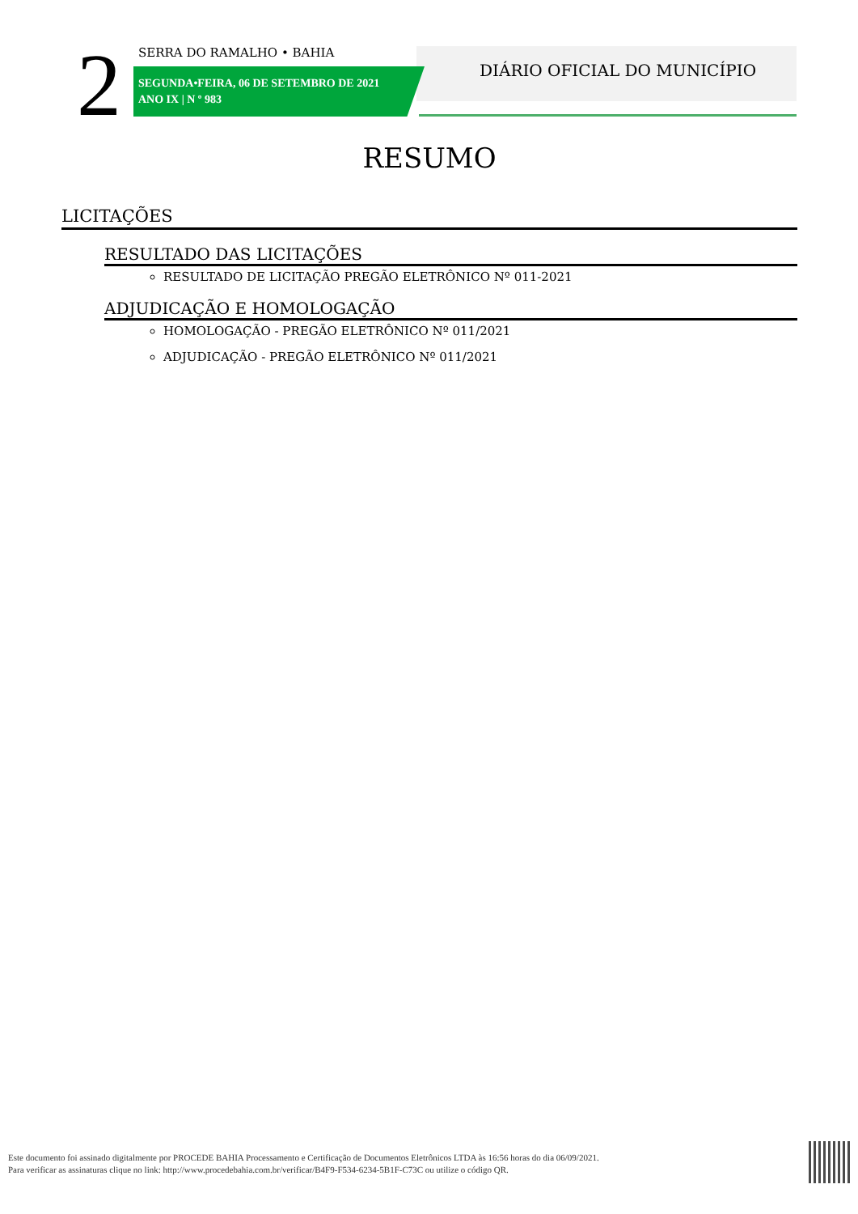2 SERRA DO RAMALHO • BAHIA
SEGUNDA•FEIRA, 06 DE SETEMBRO DE 2021
ANO IX | N º 983
DIÁRIO OFICIAL DO MUNICÍPIO
RESUMO
LICITAÇÕES
RESULTADO DAS LICITAÇÕES
RESULTADO DE LICITAÇÃO PREGÃO ELETRÔNICO Nº 011-2021
ADJUDICAÇÃO E HOMOLOGAÇÃO
HOMOLOGAÇÃO - PREGÃO ELETRÔNICO Nº 011/2021
ADJUDICAÇÃO - PREGÃO ELETRÔNICO Nº 011/2021
Este documento foi assinado digitalmente por PROCEDE BAHIA Processamento e Certificação de Documentos Eletrônicos LTDA às 16:56 horas do dia 06/09/2021.
Para verificar as assinaturas clique no link: http://www.procedebahia.com.br/verificar/B4F9-F534-6234-5B1F-C73C ou utilize o código QR.